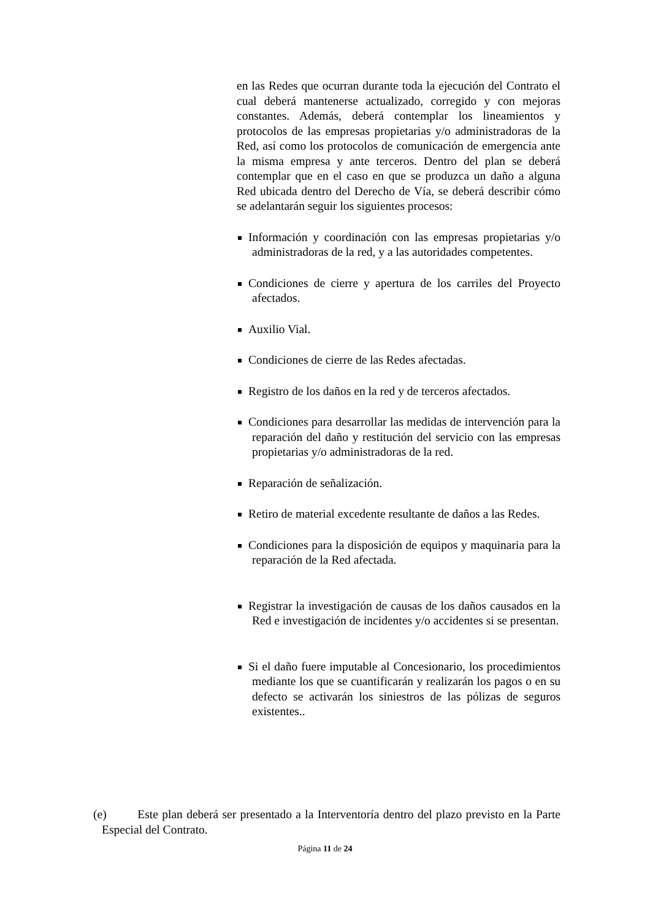en las Redes que ocurran durante toda la ejecución del Contrato el cual deberá mantenerse actualizado, corregido y con mejoras constantes. Además, deberá contemplar los lineamientos y protocolos de las empresas propietarias y/o administradoras de la Red, así como los protocolos de comunicación de emergencia ante la misma empresa y ante terceros. Dentro del plan se deberá contemplar que en el caso en que se produzca un daño a alguna Red ubicada dentro del Derecho de Vía, se deberá describir cómo se adelantarán seguir los siguientes procesos:
Información y coordinación con las empresas propietarias y/o administradoras de la red, y a las autoridades competentes.
Condiciones de cierre y apertura de los carriles del Proyecto afectados.
Auxilio Vial.
Condiciones de cierre de las Redes afectadas.
Registro de los daños en la red y de terceros afectados.
Condiciones para desarrollar las medidas de intervención para la reparación del daño y restitución del servicio con las empresas propietarias y/o administradoras de la red.
Reparación de señalización.
Retiro de material excedente resultante de daños a las Redes.
Condiciones para la disposición de equipos y maquinaria para la reparación de la Red afectada.
Registrar la investigación de causas de los daños causados en la Red e investigación de incidentes y/o accidentes si se presentan.
Si el daño fuere imputable al Concesionario, los procedimientos mediante los que se cuantificarán y realizarán los pagos o en su defecto se activarán los siniestros de las pólizas de seguros existentes..
(e) Este plan deberá ser presentado a la Interventoría dentro del plazo previsto en la Parte Especial del Contrato.
Página 11 de 24